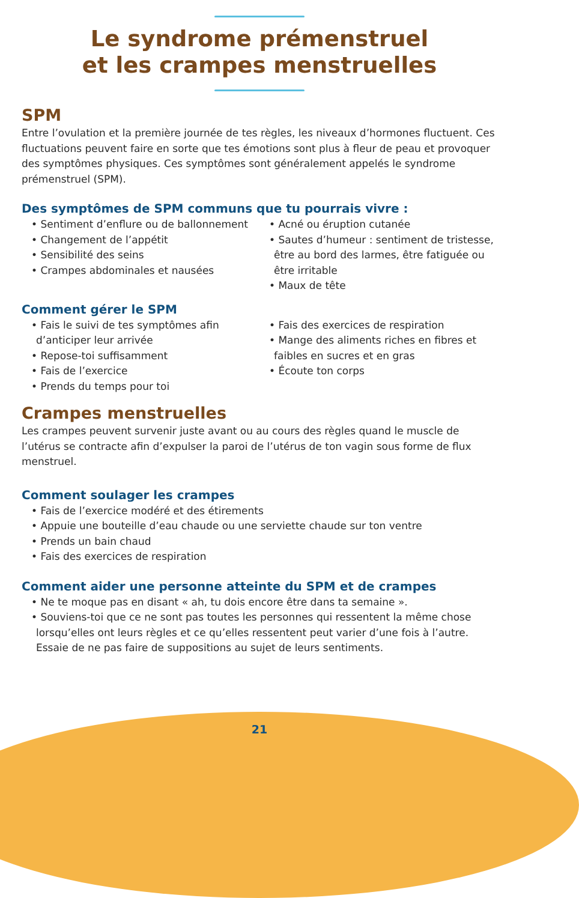Le syndrome prémenstruel
et les crampes menstruelles
SPM
Entre l’ovulation et la première journée de tes règles, les niveaux d’hormones fluctuent. Ces fluctuations peuvent faire en sorte que tes émotions sont plus à fleur de peau et provoquer des symptômes physiques. Ces symptômes sont généralement appelés le syndrome prémenstruel (SPM).
Des symptômes de SPM communs que tu pourrais vivre :
• Sentiment d’enflure ou de ballonnement
• Changement de l’appétit
• Sensibilité des seins
• Crampes abdominales et nausées
• Acné ou éruption cutanée
• Sautes d’humeur : sentiment de tristesse, être au bord des larmes, être fatiguée ou être irritable
• Maux de tête
Comment gérer le SPM
• Fais le suivi de tes symptômes afin d’anticiper leur arrivée
• Repose-toi suffisamment
• Fais de l’exercice
• Prends du temps pour toi
• Fais des exercices de respiration
• Mange des aliments riches en fibres et faibles en sucres et en gras
• Écoute ton corps
Crampes menstruelles
Les crampes peuvent survenir juste avant ou au cours des règles quand le muscle de l’utérus se contracte afin d’expulser la paroi de l’utérus de ton vagin sous forme de flux menstruel.
Comment soulager les crampes
• Fais de l’exercice modéré et des étirements
• Appuie une bouteille d’eau chaude ou une serviette chaude sur ton ventre
• Prends un bain chaud
• Fais des exercices de respiration
Comment aider une personne atteinte du SPM et de crampes
• Ne te moque pas en disant « ah, tu dois encore être dans ta semaine ».
• Souviens-toi que ce ne sont pas toutes les personnes qui ressentent la même chose lorsqu’elles ont leurs règles et ce qu’elles ressentent peut varier d’une fois à l’autre. Essaie de ne pas faire de suppositions au sujet de leurs sentiments.
21